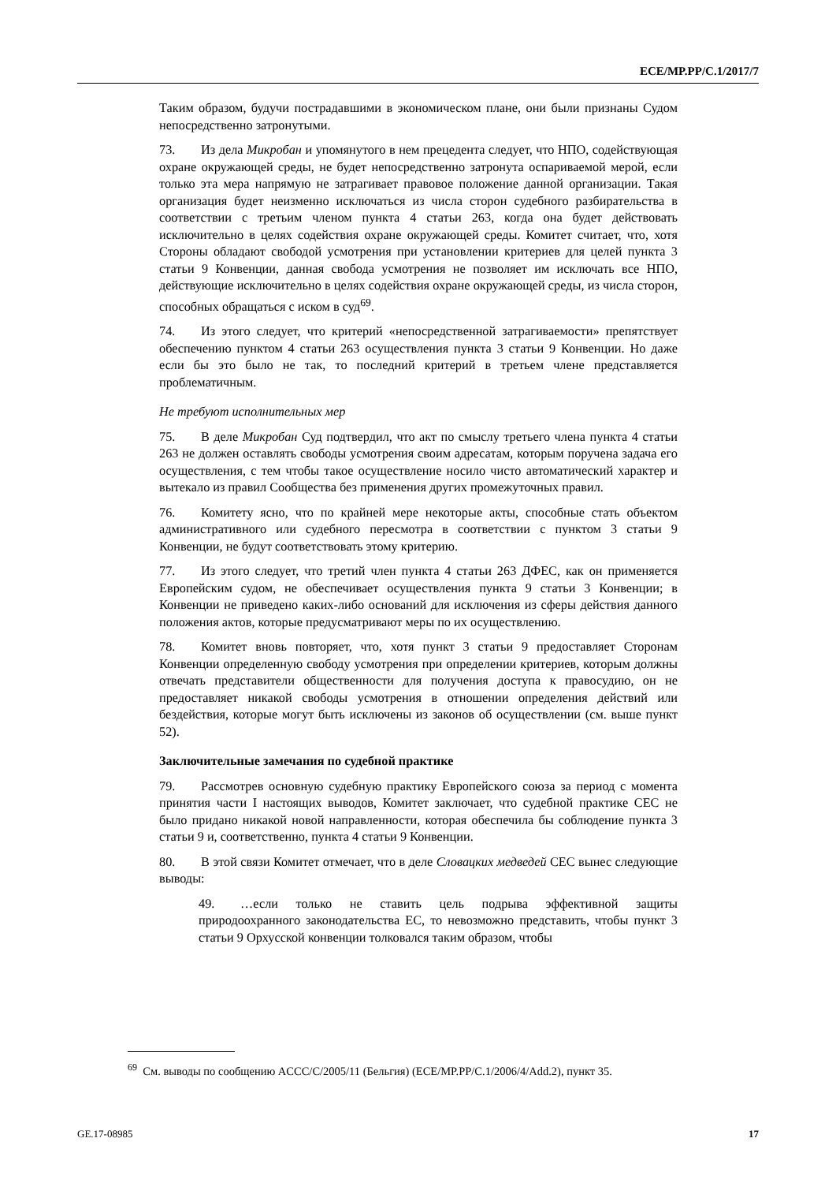ECE/MP.PP/C.1/2017/7
Таким образом, будучи пострадавшими в экономическом плане, они были признаны Судом непосредственно затронутыми.
73. Из дела Микробан и упомянутого в нем прецедента следует, что НПО, содействующая охране окружающей среды, не будет непосредственно затронута оспариваемой мерой, если только эта мера напрямую не затрагивает правовое положение данной организации. Такая организация будет неизменно исключаться из числа сторон судебного разбирательства в соответствии с третьим членом пункта 4 статьи 263, когда она будет действовать исключительно в целях содействия охране окружающей среды. Комитет считает, что, хотя Стороны обладают свободой усмотрения при установлении критериев для целей пункта 3 статьи 9 Конвенции, данная свобода усмотрения не позволяет им исключать все НПО, действующие исключительно в целях содействия охране окружающей среды, из числа сторон, способных обращаться с иском в суд<sup>69</sup>.
74. Из этого следует, что критерий «непосредственной затрагиваемости» препятствует обеспечению пунктом 4 статьи 263 осуществления пункта 3 статьи 9 Конвенции. Но даже если бы это было не так, то последний критерий в третьем члене представляется проблематичным.
Не требуют исполнительных мер
75. В деле Микробан Суд подтвердил, что акт по смыслу третьего члена пункта 4 статьи 263 не должен оставлять свободы усмотрения своим адресатам, которым поручена задача его осуществления, с тем чтобы такое осуществление носило чисто автоматический характер и вытекало из правил Сообщества без применения других промежуточных правил.
76. Комитету ясно, что по крайней мере некоторые акты, способные стать объектом административного или судебного пересмотра в соответствии с пунктом 3 статьи 9 Конвенции, не будут соответствовать этому критерию.
77. Из этого следует, что третий член пункта 4 статьи 263 ДФЕС, как он применяется Европейским судом, не обеспечивает осуществления пункта 9 статьи 3 Конвенции; в Конвенции не приведено каких-либо оснований для исключения из сферы действия данного положения актов, которые предусматривают меры по их осуществлению.
78. Комитет вновь повторяет, что, хотя пункт 3 статьи 9 предоставляет Сторонам Конвенции определенную свободу усмотрения при определении критериев, которым должны отвечать представители общественности для получения доступа к правосудию, он не предоставляет никакой свободы усмотрения в отношении определения действий или бездействия, которые могут быть исключены из законов об осуществлении (см. выше пункт 52).
Заключительные замечания по судебной практике
79. Рассмотрев основную судебную практику Европейского союза за период с момента принятия части I настоящих выводов, Комитет заключает, что судебной практике СЕС не было придано никакой новой направленности, которая обеспечила бы соблюдение пункта 3 статьи 9 и, соответственно, пункта 4 статьи 9 Конвенции.
80. В этой связи Комитет отмечает, что в деле Словацких медведей СЕС вынес следующие выводы:
49. …если только не ставить цель подрыва эффективной защиты природоохранного законодательства ЕС, то невозможно представить, чтобы пункт 3 статьи 9 Орхусской конвенции толковался таким образом, чтобы
<sup>69</sup> См. выводы по сообщению ACCC/C/2005/11 (Бельгия) (ECE/MP.PP/C.1/2006/4/Add.2), пункт 35.
GE.17-08985 17